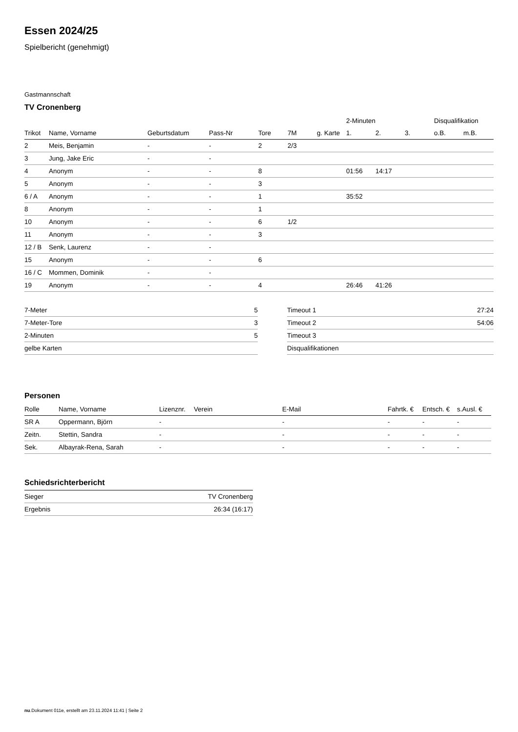Essen 2024/25
Spielbericht (genehmigt)
Gastmannschaft
TV Cronenberg
| | | | | | | | 2-Minuten | | | Disqualifikation | |
| --- | --- | --- | --- | --- | --- | --- | --- | --- | --- | --- | --- |
| Trikot | Name, Vorname | Geburtsdatum | Pass-Nr | Tore | 7M | g. Karte | 1. | 2. | 3. | o.B. | m.B. |
| 2 | Meis, Benjamin | - | - | 2 | 2/3 | | | | | | |
| 3 | Jung, Jake Eric | - | - | | | | | | | | |
| 4 | Anonym | - | - | 8 | | | 01:56 | 14:17 | | | |
| 5 | Anonym | - | - | 3 | | | | | | | |
| 6 / A | Anonym | - | - | 1 | | | 35:52 | | | | |
| 8 | Anonym | - | - | 1 | | | | | | | |
| 10 | Anonym | - | - | 6 | 1/2 | | | | | | |
| 11 | Anonym | - | - | 3 | | | | | | | |
| 12 / B | Senk, Laurenz | - | - | | | | | | | | |
| 15 | Anonym | - | - | 6 | | | | | | | |
| 16 / C | Mommen, Dominik | - | - | | | | | | | | |
| 19 | Anonym | - | - | 4 | | | 26:46 | 41:26 | | | |
| 7-Meter | 5 |
| 7-Meter-Tore | 3 |
| 2-Minuten | 5 |
| gelbe Karten | |
| Timeout 1 | 27:24 |
| Timeout 2 | 54:06 |
| Timeout 3 | |
| Disqualifikationen | |
Personen
| Rolle | Name, Vorname | Lizenznr. | Verein | E-Mail | Fahrtk. € | Entsch. € | s.Ausl. € |
| --- | --- | --- | --- | --- | --- | --- | --- |
| SR A | Oppermann, Björn | - | | - | - | - | - |
| Zeitn. | Stettin, Sandra | - | | - | - | - | - |
| Sek. | Albayrak-Rena, Sarah | - | | - | - | - | - |
Schiedsrichterbericht
| Sieger | TV Cronenberg |
| Ergebnis | 26:34 (16:17) |
nu.Dokument 011e, erstellt am 23.11.2024 11:41 | Seite 2